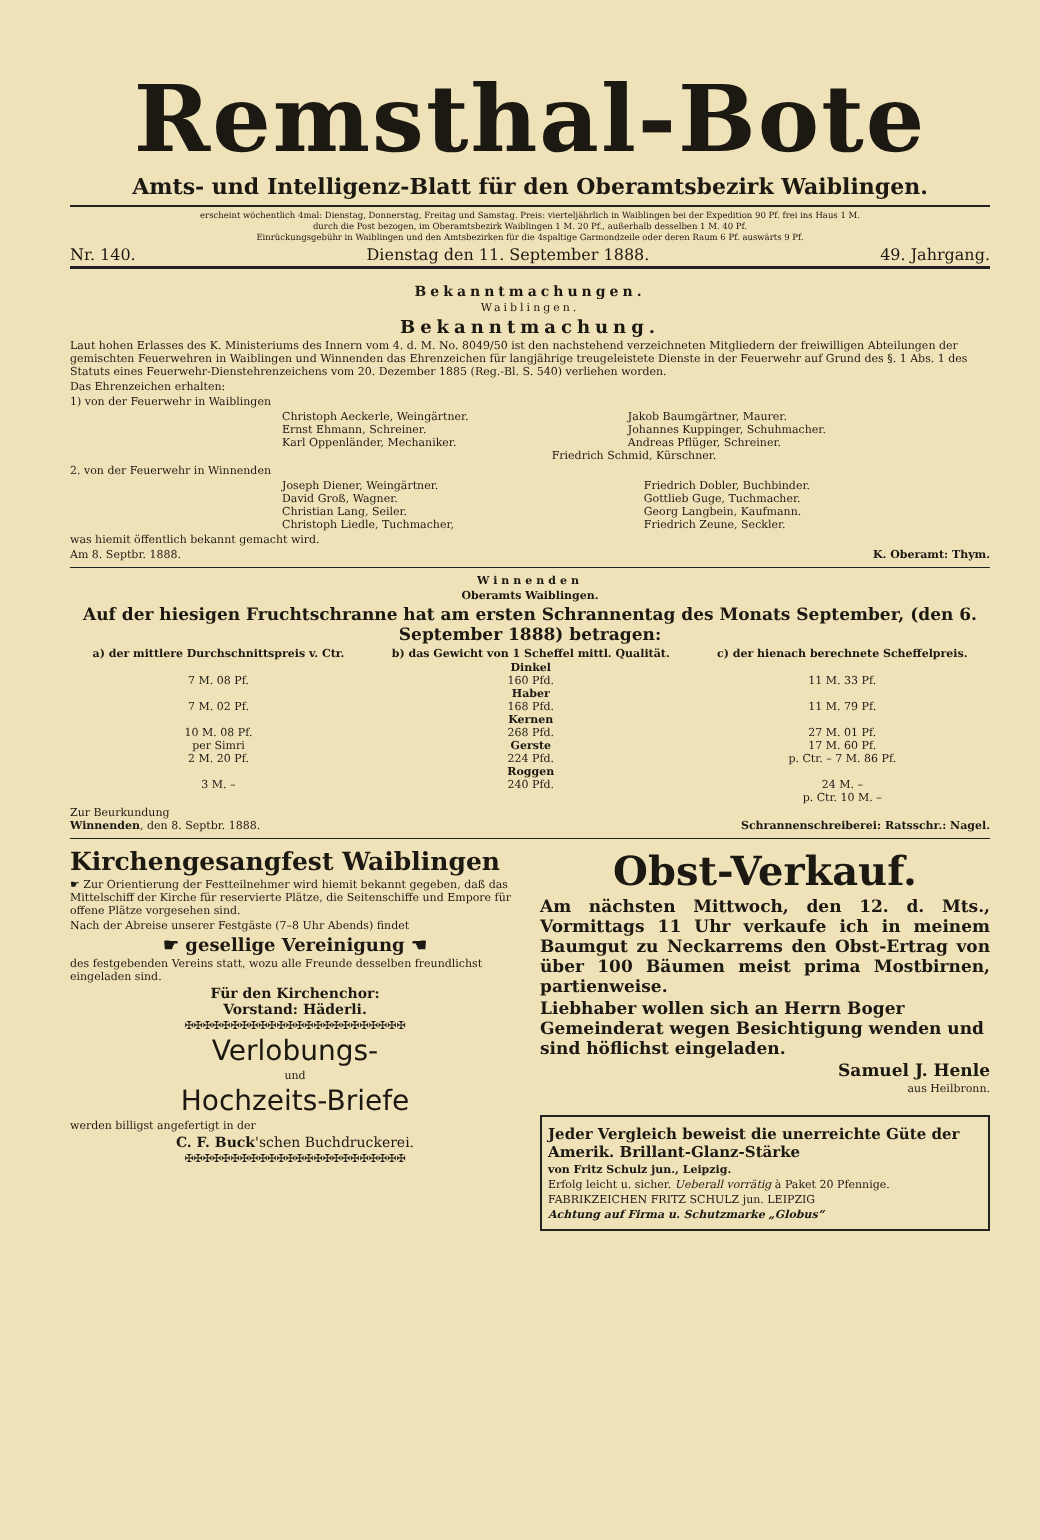Remsthal-Bote
Amts- und Intelligenz-Blatt für den Oberamtsbezirk Waiblingen.
erscheint wöchentlich 4mal: Dienstag, Donnerstag, Freitag und Samstag. Preis: vierteljährlich in Waiblingen bei der Expedition 90 Pf. frei ins Haus 1 M.
durch die Post bezogen, im Oberamtsbezirk Waiblingen 1 M. 20 Pf., außerhalb desselben 1 M. 40 Pf.
Einrückungsgebühr in Waiblingen und den Amtsbezirken für die 4spaltige Garmondzeile oder deren Raum 6 Pf. auswärts 9 Pf.
Nr. 140. Dienstag den 11. September 1888. 49. Jahrgang.
Bekanntmachungen.
Waiblingen.
Bekanntmachung.
Laut hohen Erlasses des K. Ministeriums des Innern vom 4. d. M. No. 8049/50 ist den nachstehend verzeichneten Mitgliedern der freiwilligen Abteilungen der gemischten Feuerwehren in Waiblingen und Winnenden das Ehrenzeichen für langjährige treugeleistete Dienste in der Feuerwehr auf Grund des §. 1 Abs. 1 des Statuts eines Feuerwehr-Dienstehrenzeichens vom 20. Dezember 1885 (Reg.-Bl. S. 540) verliehen worden.
Das Ehrenzeichen erhalten:
1) von der Feuerwehr in Waiblingen
| | Christoph Aeckerle, Weingärtner. | Jakob Baumgärtner, Maurer. |
| | Ernst Ehmann, Schreiner. | Johannes Kuppinger, Schuhmacher. |
| | Karl Oppenländer, Mechaniker. | Andreas Pflüger, Schreiner. |
| | Friedrich Schmid, Kürschner. | |
2. von der Feuerwehr in Winnenden
| | Joseph Diener, Weingärtner. | Friedrich Dobler, Buchbinder. |
| | David Groß, Wagner. | Gottlieb Guge, Tuchmacher. |
| | Christian Lang, Seiler. | Georg Langbein, Kaufmann. |
| | Christoph Liedle, Tuchmacher, | Friedrich Zeune, Seckler. |
was hiemit öffentlich bekannt gemacht wird.
Am 8. Septbr. 1888. K. Oberamt: Thym.
Winnenden
Oberamts Waiblingen.
Auf der hiesigen Fruchtschranne hat am ersten Schrannentag des Monats September, (den 6. September 1888) betragen:
| a) der mittlere Durchschnittspreis v. Ctr. | b) das Gewicht von 1 Scheffel mittl. Qualität. | c) der hienach berechnete Scheffelpreis. |
| --- | --- | --- |
| | Dinkel | |
| 7 M. 08 Pf. | 160 Pfd. | 11 M. 33 Pf. |
| | Haber | |
| 7 M. 02 Pf. | 168 Pfd. | 11 M. 79 Pf. |
| | Kernen | |
| 10 M. 08 Pf. | 268 Pfd. | 27 M. 01 Pf. |
| per Simri | Gerste | 17 M. 60 Pf. |
| 2 M. 20 Pf. | 224 Pfd. | p. Ctr. – 7 M. 86 Pf. |
| | Roggen | |
| 3 M. – | 240 Pfd. | 24 M. – |
| | | p. Ctr. 10 M. – |
Zur Beurkundung
Winnenden, den 8. Septbr. 1888. Schrannenschreiberei: Ratsschr.: Nagel.
Kirchengesangfest Waiblingen
☛ Zur Orientierung der Festteilnehmer wird hiemit bekannt gegeben, daß das Mittelschiff der Kirche für reservierte Plätze, die Seitenschiffe und Empore für offene Plätze vorgesehen sind.
Nach der Abreise unserer Festgäste (7–8 Uhr Abends) findet
☛ gesellige Vereinigung ☚
des festgebenden Vereins statt, wozu alle Freunde desselben freundlichst eingeladen sind.
Für den Kirchenchor:
Vorstand: Häderli.
✠✠✠✠✠✠✠✠✠✠✠✠✠✠✠✠✠✠✠✠✠✠✠✠
Verlobungs-
und
Hochzeits-Briefe
werden billigst angefertigt in der
C. F. Buck'schen Buchdruckerei.
✠✠✠✠✠✠✠✠✠✠✠✠✠✠✠✠✠✠✠✠✠✠✠✠
Obst-Verkauf.
Am nächsten Mittwoch, den 12. d. Mts., Vormittags 11 Uhr verkaufe ich in meinem Baumgut zu Neckarrems den Obst-Ertrag von über 100 Bäumen meist prima Mostbirnen, partienweise.
Liebhaber wollen sich an Herrn Boger Gemeinderat wegen Besichtigung wenden und sind höflichst eingeladen.
Samuel J. Henle
aus Heilbronn.
Jeder Vergleich beweist die unerreichte Güte der Amerik. Brillant-Glanz-Stärke
von Fritz Schulz jun., Leipzig.
Erfolg leicht u. sicher. Ueberall vorrätig à Paket 20 Pfennige.
FABRIKZEICHEN FRITZ SCHULZ jun. LEIPZIG
Achtung auf Firma u. Schutzmarke „Globus“